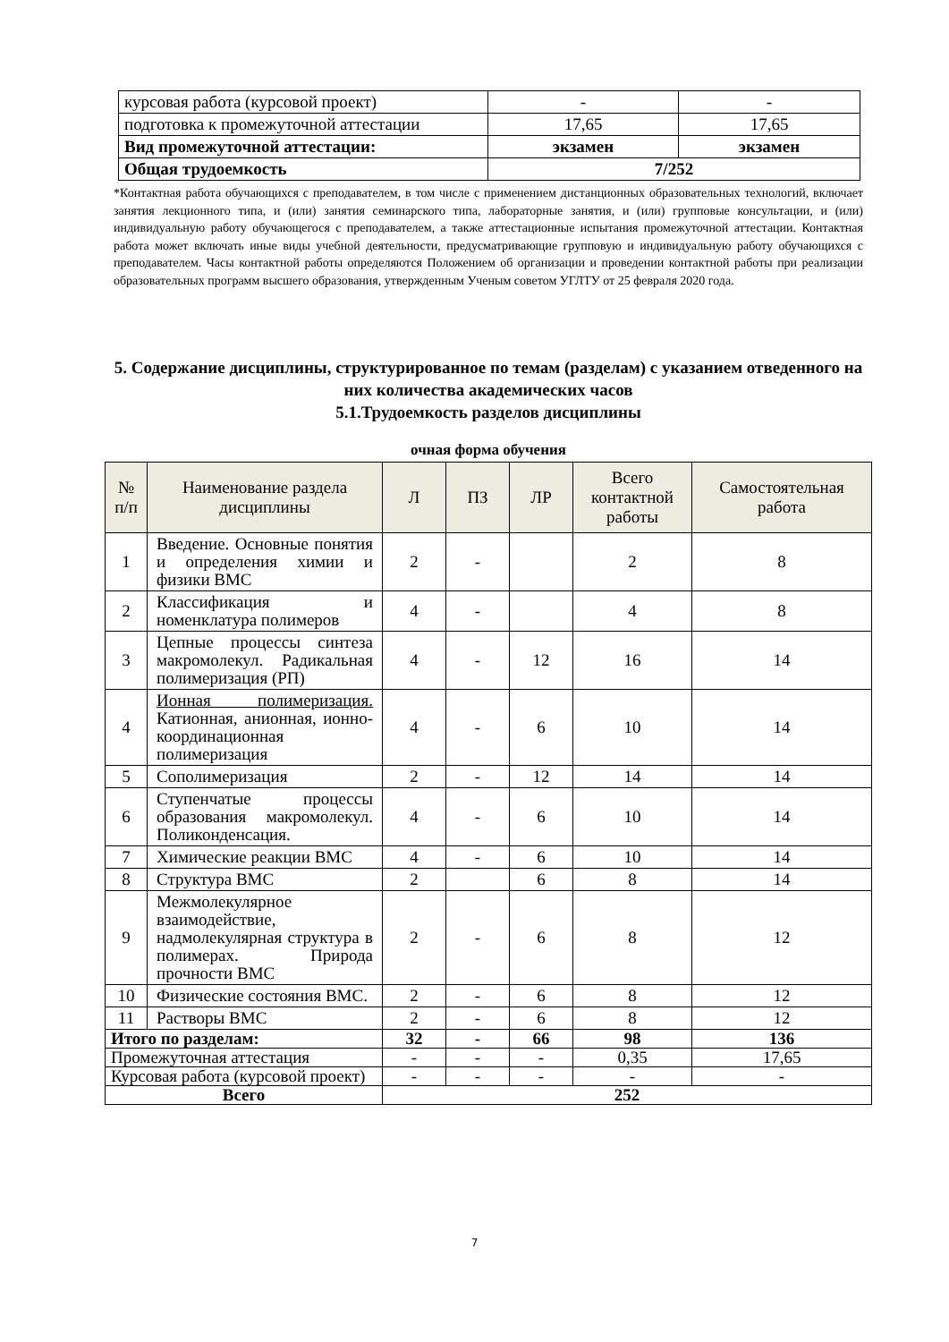| курсовая работа (курсовой проект) | - | - |
| подготовка к промежуточной аттестации | 17,65 | 17,65 |
| Вид промежуточной аттестации: | экзамен | экзамен |
| Общая трудоемкость | 7/252 | |
*Контактная работа обучающихся с преподавателем, в том числе с применением дистанционных образовательных технологий, включает занятия лекционного типа, и (или) занятия семинарского типа, лабораторные занятия, и (или) групповые консультации, и (или) индивидуальную работу обучающегося с преподавателем, а также аттестационные испытания промежуточной аттестации. Контактная работа может включать иные виды учебной деятельности, предусматривающие групповую и индивидуальную работу обучающихся с преподавателем. Часы контактной работы определяются Положением об организации и проведении контактной работы при реализации образовательных программ высшего образования, утвержденным Ученым советом УГЛТУ от 25 февраля 2020 года.
5. Содержание дисциплины, структурированное по темам (разделам) с указанием отведенного на них количества академических часов
5.1.Трудоемкость разделов дисциплины
очная форма обучения
| № п/п | Наименование раздела дисциплины | Л | ПЗ | ЛР | Всего контактной работы | Самостоятельная работа |
| --- | --- | --- | --- | --- | --- | --- |
| 1 | Введение. Основные понятия и определения химии и физики ВМС | 2 | - | | 2 | 8 |
| 2 | Классификация и номенклатура полимеров | 4 | - | | 4 | 8 |
| 3 | Цепные процессы синтеза макромолекул. Радикальная полимеризация (РП) | 4 | - | 12 | 16 | 14 |
| 4 | Ионная полимеризация. Катионная, анионная, ионно-координационная полимеризация | 4 | - | 6 | 10 | 14 |
| 5 | Сополимеризация | 2 | - | 12 | 14 | 14 |
| 6 | Ступенчатые процессы образования макромолекул. Поликонденсация. | 4 | - | 6 | 10 | 14 |
| 7 | Химические реакции ВМС | 4 | - | 6 | 10 | 14 |
| 8 | Структура ВМС | 2 | | 6 | 8 | 14 |
| 9 | Межмолекулярное взаимодействие, надмолекулярная структура в полимерах. Природа прочности ВМС | 2 | - | 6 | 8 | 12 |
| 10 | Физические состояния ВМС. | 2 | - | 6 | 8 | 12 |
| 11 | Растворы ВМС | 2 | - | 6 | 8 | 12 |
| Итого по разделам: | | 32 | - | 66 | 98 | 136 |
| Промежуточная аттестация | | - | - | - | 0,35 | 17,65 |
| Курсовая работа (курсовой проект) | | - | - | - | - | - |
| Всего | | 252 | | | | |
7